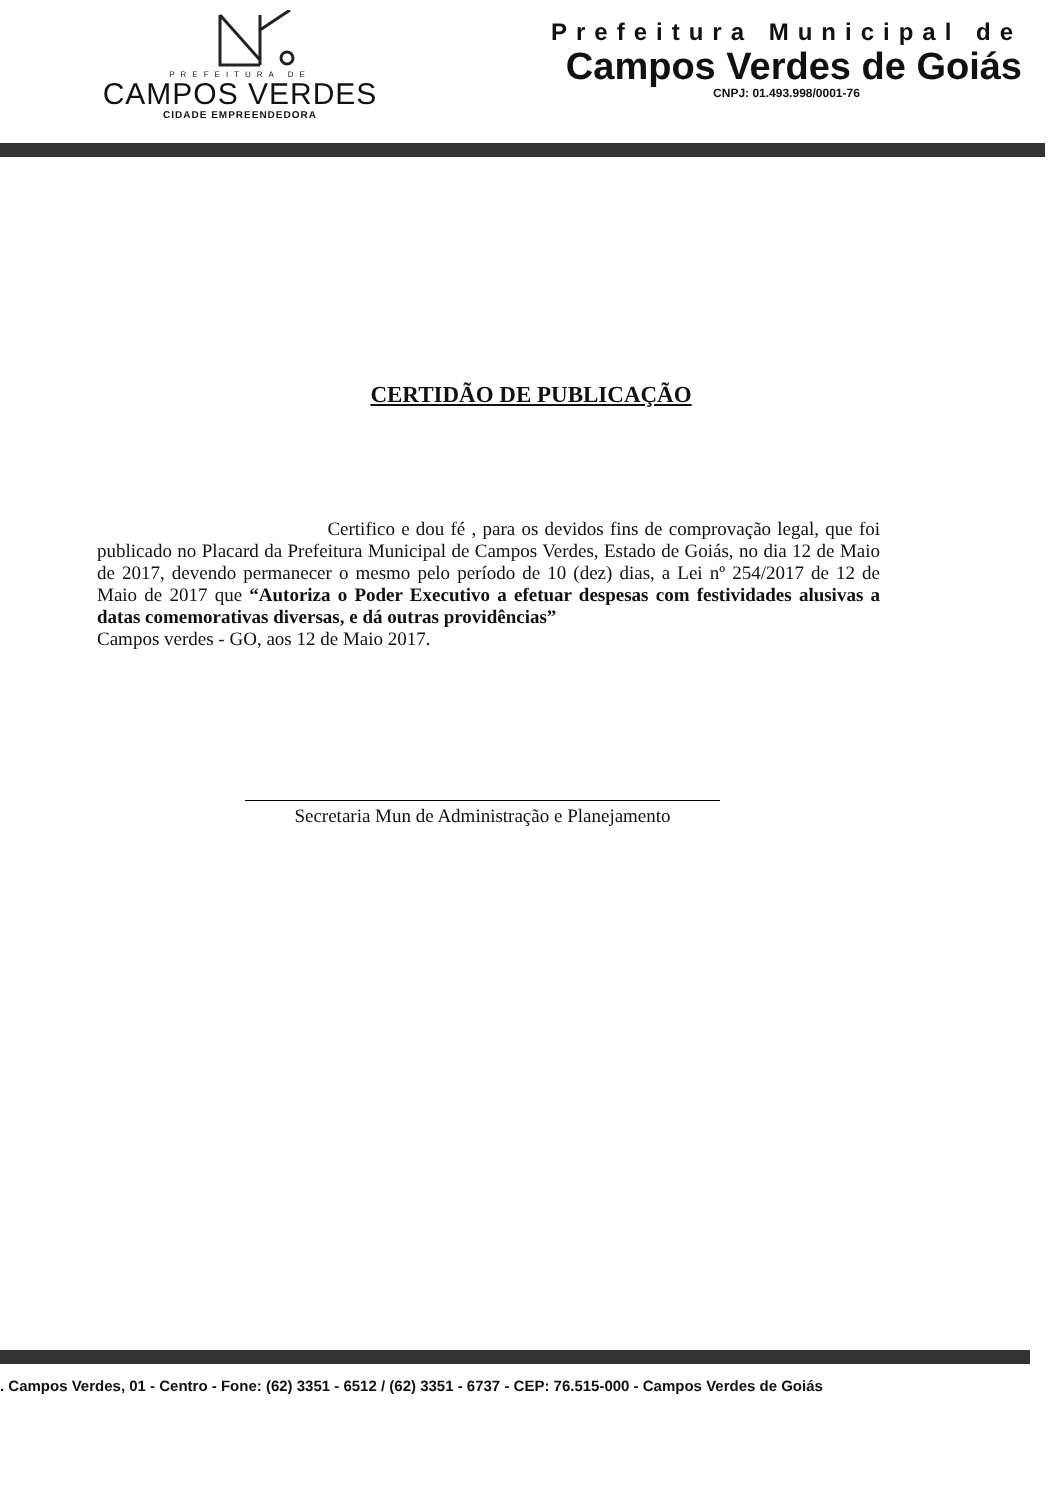PREFEITURA DE
CAMPOS VERDES
CIDADE EMPREENDEDORA
Prefeitura Municipal de
Campos Verdes de Goiás
CNPJ: 01.493.998/0001-76
CERTIDÃO DE PUBLICAÇÃO
Certifico e dou fé , para os devidos fins de comprovação legal, que foi publicado no Placard da Prefeitura Municipal de Campos Verdes, Estado de Goiás, no dia 12 de Maio de 2017, devendo permanecer o mesmo pelo período de 10 (dez) dias, a Lei nº 254/2017 de 12 de Maio de 2017 que “Autoriza o Poder Executivo a efetuar despesas com festividades alusivas a datas comemorativas diversas, e dá outras providências”
Campos verdes - GO, aos 12 de Maio 2017.
Secretaria Mun de Administração e Planejamento
. Campos Verdes, 01 - Centro - Fone: (62) 3351 - 6512 / (62) 3351 - 6737 - CEP: 76.515-000 - Campos Verdes de Goiás